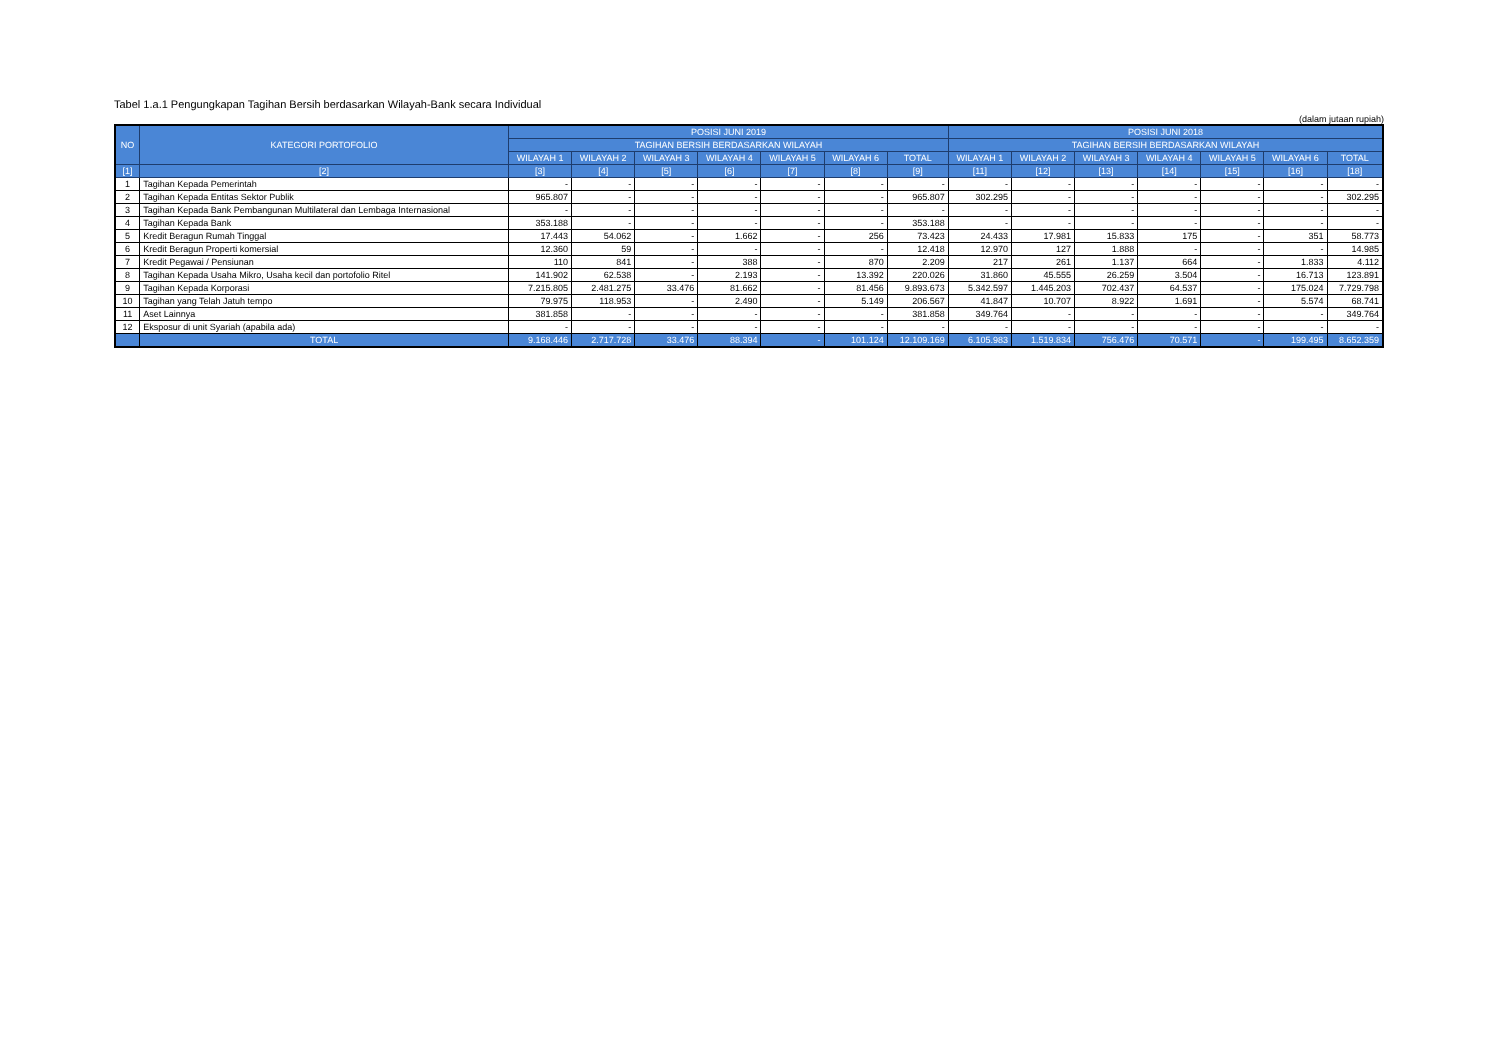Tabel 1.a.1 Pengungkapan Tagihan Bersih berdasarkan Wilayah-Bank secara Individual
(dalam jutaan rupiah)
| NO | KATEGORI PORTOFOLIO | POSISI JUNI 2019 | | | | | | | POSISI JUNI 2018 | | | | | | |
| --- | --- | --- | --- | --- | --- | --- | --- | --- | --- | --- | --- | --- | --- | --- | --- |
| | | TAGIHAN BERSIH BERDASARKAN WILAYAH | | | | | | | TAGIHAN BERSIH BERDASARKAN WILAYAH | | | | | | |
| | | WILAYAH 1 | WILAYAH 2 | WILAYAH 3 | WILAYAH 4 | WILAYAH 5 | WILAYAH 6 | TOTAL | WILAYAH 1 | WILAYAH 2 | WILAYAH 3 | WILAYAH 4 | WILAYAH 5 | WILAYAH 6 | TOTAL |
| [1] | [2] | [3] | [4] | [5] | [6] | [7] | [8] | [9] | [11] | [12] | [13] | [14] | [15] | [16] | [18] |
| 1 | Tagihan Kepada Pemerintah | - | - | - | - | - | - | - | - | - | - | - | - | - | - |
| 2 | Tagihan Kepada Entitas Sektor Publik | 965.807 | - | - | - | - | - | 965.807 | 302.295 | - | - | - | - | - | 302.295 |
| 3 | Tagihan Kepada Bank Pembangunan Multilateral dan Lembaga Internasional | - | - | - | - | - | - | - | - | - | - | - | - | - | - |
| 4 | Tagihan Kepada Bank | 353.188 | - | - | - | - | - | 353.188 | - | - | - | - | - | - | - |
| 5 | Kredit Beragun Rumah Tinggal | 17.443 | 54.062 | - | 1.662 | - | 256 | 73.423 | 24.433 | 17.981 | 15.833 | 175 | - | 351 | 58.773 |
| 6 | Kredit Beragun Properti komersial | 12.360 | 59 | - | - | - | - | 12.418 | 12.970 | 127 | 1.888 | - | - | - | 14.985 |
| 7 | Kredit Pegawai / Pensiunan | 110 | 841 | - | 388 | - | 870 | 2.209 | 217 | 261 | 1.137 | 664 | - | 1.833 | 4.112 |
| 8 | Tagihan Kepada Usaha Mikro, Usaha kecil dan portofolio Ritel | 141.902 | 62.538 | - | 2.193 | - | 13.392 | 220.026 | 31.860 | 45.555 | 26.259 | 3.504 | - | 16.713 | 123.891 |
| 9 | Tagihan Kepada Korporasi | 7.215.805 | 2.481.275 | 33.476 | 81.662 | - | 81.456 | 9.893.673 | 5.342.597 | 1.445.203 | 702.437 | 64.537 | - | 175.024 | 7.729.798 |
| 10 | Tagihan yang Telah Jatuh tempo | 79.975 | 118.953 | - | 2.490 | - | 5.149 | 206.567 | 41.847 | 10.707 | 8.922 | 1.691 | - | 5.574 | 68.741 |
| 11 | Aset Lainnya | 381.858 | - | - | - | - | - | 381.858 | 349.764 | - | - | - | - | - | 349.764 |
| 12 | Eksposur di unit Syariah (apabila ada) | - | - | - | - | - | - | - | - | - | - | - | - | - | - |
| | TOTAL | 9.168.446 | 2.717.728 | 33.476 | 88.394 | - | 101.124 | 12.109.169 | 6.105.983 | 1.519.834 | 756.476 | 70.571 | - | 199.495 | 8.652.359 |